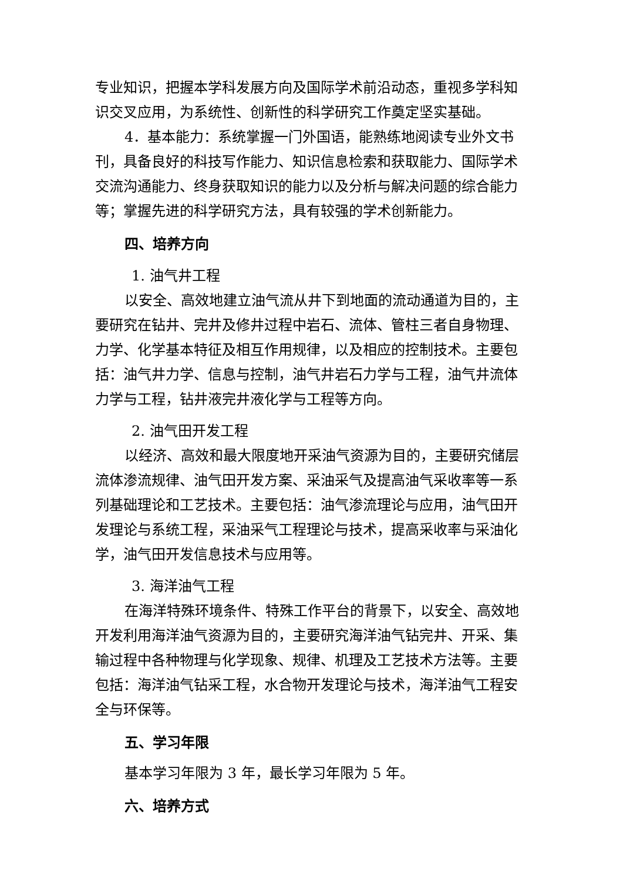专业知识，把握本学科发展方向及国际学术前沿动态，重视多学科知识交叉应用，为系统性、创新性的科学研究工作奠定坚实基础。
4．基本能力：系统掌握一门外国语，能熟练地阅读专业外文书刊，具备良好的科技写作能力、知识信息检索和获取能力、国际学术交流沟通能力、终身获取知识的能力以及分析与解决问题的综合能力等；掌握先进的科学研究方法，具有较强的学术创新能力。
四、培养方向
1. 油气井工程
以安全、高效地建立油气流从井下到地面的流动通道为目的，主要研究在钻井、完井及修井过程中岩石、流体、管柱三者自身物理、力学、化学基本特征及相互作用规律，以及相应的控制技术。主要包括：油气井力学、信息与控制，油气井岩石力学与工程，油气井流体力学与工程，钻井液完井液化学与工程等方向。
2. 油气田开发工程
以经济、高效和最大限度地开采油气资源为目的，主要研究储层流体渗流规律、油气田开发方案、采油采气及提高油气采收率等一系列基础理论和工艺技术。主要包括：油气渗流理论与应用，油气田开发理论与系统工程，采油采气工程理论与技术，提高采收率与采油化学，油气田开发信息技术与应用等。
3. 海洋油气工程
在海洋特殊环境条件、特殊工作平台的背景下，以安全、高效地开发利用海洋油气资源为目的，主要研究海洋油气钻完井、开采、集输过程中各种物理与化学现象、规律、机理及工艺技术方法等。主要包括：海洋油气钻采工程，水合物开发理论与技术，海洋油气工程安全与环保等。
五、学习年限
基本学习年限为 3 年，最长学习年限为 5 年。
六、培养方式